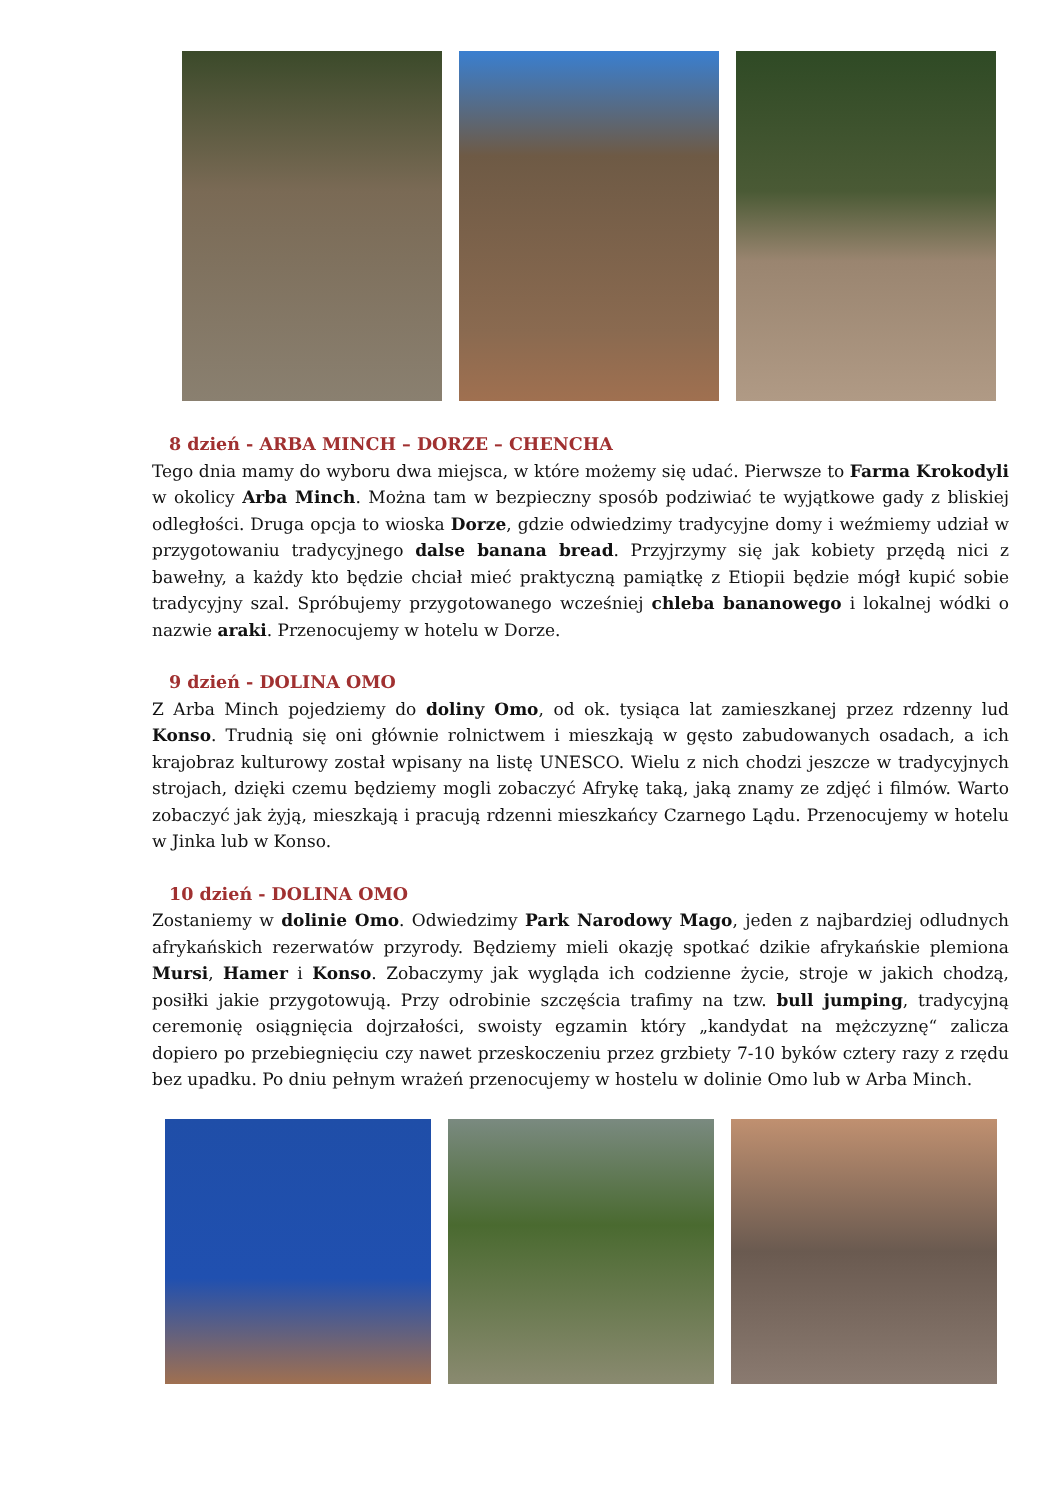8 dzień - ARBA MINCH – DORZE – CHENCHA
Tego dnia mamy do wyboru dwa miejsca, w które możemy się udać. Pierwsze to Farma Krokodyli w okolicy Arba Minch. Można tam w bezpieczny sposób podziwiać te wyjątkowe gady z bliskiej odległości. Druga opcja to wioska Dorze, gdzie odwiedzimy tradycyjne domy i weźmiemy udział w przygotowaniu tradycyjnego dalse banana bread. Przyjrzymy się jak kobiety przędą nici z bawełny, a każdy kto będzie chciał mieć praktyczną pamiątkę z Etiopii będzie mógł kupić sobie tradycyjny szal. Spróbujemy przygotowanego wcześniej chleba bananowego i lokalnej wódki o nazwie araki. Przenocujemy w hotelu w Dorze.
9 dzień - DOLINA OMO
Z Arba Minch pojedziemy do doliny Omo, od ok. tysiąca lat zamieszkanej przez rdzenny lud Konso. Trudnią się oni głównie rolnictwem i mieszkają w gęsto zabudowanych osadach, a ich krajobraz kulturowy został wpisany na listę UNESCO. Wielu z nich chodzi jeszcze w tradycyjnych strojach, dzięki czemu będziemy mogli zobaczyć Afrykę taką, jaką znamy ze zdjęć i filmów. Warto zobaczyć jak żyją, mieszkają i pracują rdzenni mieszkańcy Czarnego Lądu. Przenocujemy w hotelu w Jinka lub w Konso.
10 dzień - DOLINA OMO
Zostaniemy w dolinie Omo. Odwiedzimy Park Narodowy Mago, jeden z najbardziej odludnych afrykańskich rezerwatów przyrody. Będziemy mieli okazję spotkać dzikie afrykańskie plemiona Mursi, Hamer i Konso. Zobaczymy jak wygląda ich codzienne życie, stroje w jakich chodzą, posiłki jakie przygotowują. Przy odrobinie szczęścia trafimy na tzw. bull jumping, tradycyjną ceremonię osiągnięcia dojrzałości, swoisty egzamin który „kandydat na mężczyznę“ zalicza dopiero po przebiegnięciu czy nawet przeskoczeniu przez grzbiety 7-10 byków cztery razy z rzędu bez upadku. Po dniu pełnym wrażeń przenocujemy w hostelu w dolinie Omo lub w Arba Minch.